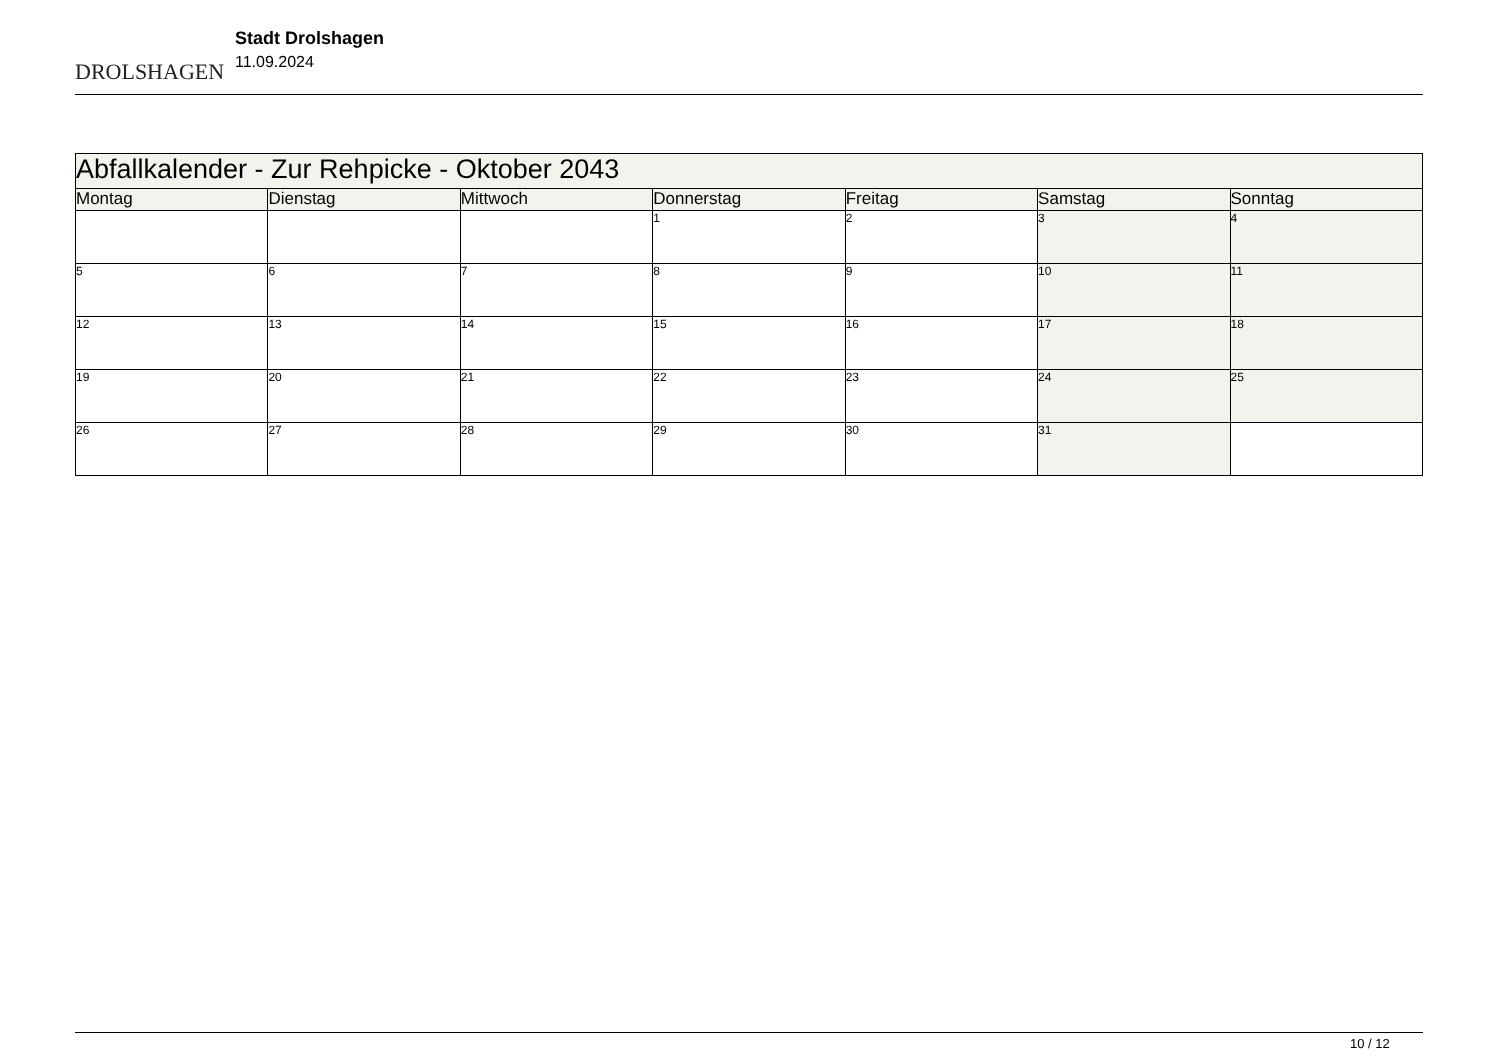DROLSHAGEN
Stadt Drolshagen
11.09.2024
| Abfallkalender - Zur Rehpicke - Oktober 2043 | | | | | | |
| --- | --- | --- | --- | --- | --- | --- |
| Montag | Dienstag | Mittwoch | Donnerstag | Freitag | Samstag | Sonntag |
| | | | 1 | 2 | 3 | 4 |
| 5 | 6 | 7 | 8 | 9 | 10 | 11 |
| 12 | 13 | 14 | 15 | 16 | 17 | 18 |
| 19 | 20 | 21 | 22 | 23 | 24 | 25 |
| 26 | 27 | 28 | 29 | 30 | 31 | |
10 / 12